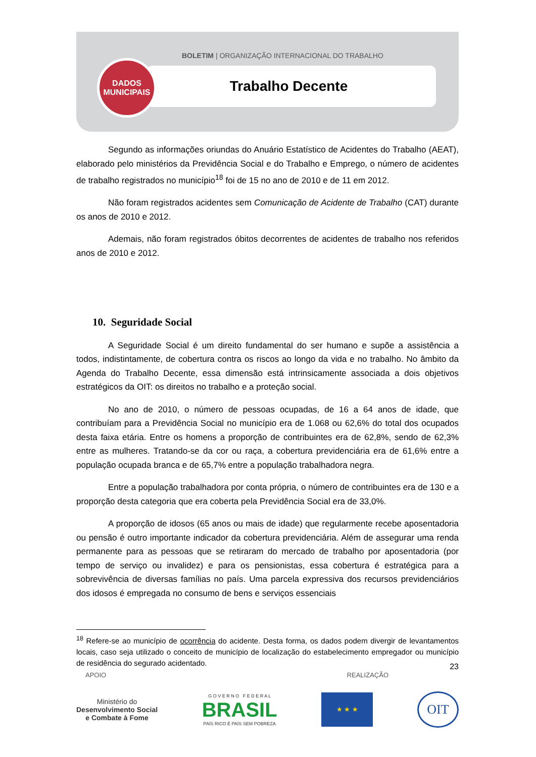BOLETIM | ORGANIZAÇÃO INTERNACIONAL DO TRABALHO
Trabalho Decente
DADOS
MUNICIPAIS
Segundo as informações oriundas do Anuário Estatístico de Acidentes do Trabalho (AEAT), elaborado pelo ministérios da Previdência Social e do Trabalho e Emprego, o número de acidentes de trabalho registrados no município<sup>18</sup> foi de 15 no ano de 2010 e de 11 em 2012.
Não foram registrados acidentes sem Comunicação de Acidente de Trabalho (CAT) durante os anos de 2010 e 2012.
Ademais, não foram registrados óbitos decorrentes de acidentes de trabalho nos referidos anos de 2010 e 2012.
10. Seguridade Social
A Seguridade Social é um direito fundamental do ser humano e supõe a assistência a todos, indistintamente, de cobertura contra os riscos ao longo da vida e no trabalho. No âmbito da Agenda do Trabalho Decente, essa dimensão está intrinsicamente associada a dois objetivos estratégicos da OIT: os direitos no trabalho e a proteção social.
No ano de 2010, o número de pessoas ocupadas, de 16 a 64 anos de idade, que contribuíam para a Previdência Social no município era de 1.068 ou 62,6% do total dos ocupados desta faixa etária. Entre os homens a proporção de contribuintes era de 62,8%, sendo de 62,3% entre as mulheres. Tratando-se da cor ou raça, a cobertura previdenciária era de 61,6% entre a população ocupada branca e de 65,7% entre a população trabalhadora negra.
Entre a população trabalhadora por conta própria, o número de contribuintes era de 130 e a proporção desta categoria que era coberta pela Previdência Social era de 33,0%.
A proporção de idosos (65 anos ou mais de idade) que regularmente recebe aposentadoria ou pensão é outro importante indicador da cobertura previdenciária. Além de assegurar uma renda permanente para as pessoas que se retiraram do mercado de trabalho por aposentadoria (por tempo de serviço ou invalidez) e para os pensionistas, essa cobertura é estratégica para a sobrevivência de diversas famílias no país. Uma parcela expressiva dos recursos previdenciários dos idosos é empregada no consumo de bens e serviços essenciais
<sup>18</sup> Refere-se ao município de ocorrência do acidente. Desta forma, os dados podem divergir de levantamentos locais, caso seja utilizado o conceito de município de localização do estabelecimento empregador ou município de residência do segurado acidentado.
23
APOIO REALIZAÇÃO
Ministério do
Desenvolvimento Social
e Combate à Fome
G O V E R N O F E D E R A L
BRASIL
PAÍS RICO É PAÍS SEM POBREZA
★ ★ ★
OIT